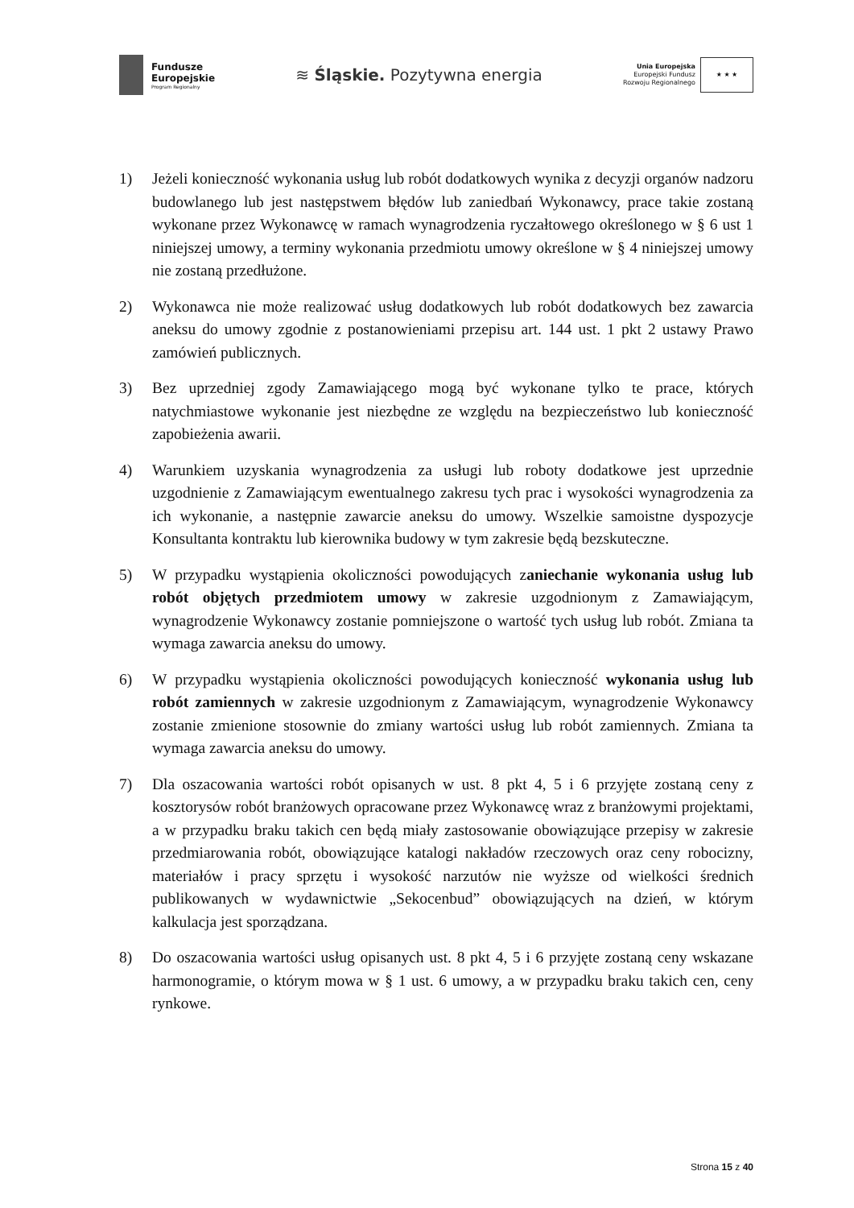Fundusze
Europejskie
Program Regionalny
≋ Śląskie. Pozytywna energia
Unia Europejska
Europejski Fundusz
Rozwoju Regionalnego
★ ★ ★
1) Jeżeli konieczność wykonania usług lub robót dodatkowych wynika z decyzji organów nadzoru budowlanego lub jest następstwem błędów lub zaniedbań Wykonawcy, prace takie zostaną wykonane przez Wykonawcę w ramach wynagrodzenia ryczałtowego określonego w § 6 ust 1 niniejszej umowy, a terminy wykonania przedmiotu umowy określone w § 4 niniejszej umowy nie zostaną przedłużone.
2) Wykonawca nie może realizować usług dodatkowych lub robót dodatkowych bez zawarcia aneksu do umowy zgodnie z postanowieniami przepisu art. 144 ust. 1 pkt 2 ustawy Prawo zamówień publicznych.
3) Bez uprzedniej zgody Zamawiającego mogą być wykonane tylko te prace, których natychmiastowe wykonanie jest niezbędne ze względu na bezpieczeństwo lub konieczność zapobieżenia awarii.
4) Warunkiem uzyskania wynagrodzenia za usługi lub roboty dodatkowe jest uprzednie uzgodnienie z Zamawiającym ewentualnego zakresu tych prac i wysokości wynagrodzenia za ich wykonanie, a następnie zawarcie aneksu do umowy. Wszelkie samoistne dyspozycje Konsultanta kontraktu lub kierownika budowy w tym zakresie będą bezskuteczne.
5) W przypadku wystąpienia okoliczności powodujących zaniechanie wykonania usług lub robót objętych przedmiotem umowy w zakresie uzgodnionym z Zamawiającym, wynagrodzenie Wykonawcy zostanie pomniejszone o wartość tych usług lub robót. Zmiana ta wymaga zawarcia aneksu do umowy.
6) W przypadku wystąpienia okoliczności powodujących konieczność wykonania usług lub robót zamiennych w zakresie uzgodnionym z Zamawiającym, wynagrodzenie Wykonawcy zostanie zmienione stosownie do zmiany wartości usług lub robót zamiennych. Zmiana ta wymaga zawarcia aneksu do umowy.
7) Dla oszacowania wartości robót opisanych w ust. 8 pkt 4, 5 i 6 przyjęte zostaną ceny z kosztorysów robót branżowych opracowane przez Wykonawcę wraz z branżowymi projektami, a w przypadku braku takich cen będą miały zastosowanie obowiązujące przepisy w zakresie przedmiarowania robót, obowiązujące katalogi nakładów rzeczowych oraz ceny robocizny, materiałów i pracy sprzętu i wysokość narzutów nie wyższe od wielkości średnich publikowanych w wydawnictwie „Sekocenbud” obowiązujących na dzień, w którym kalkulacja jest sporządzana.
8) Do oszacowania wartości usług opisanych ust. 8 pkt 4, 5 i 6 przyjęte zostaną ceny wskazane harmonogramie, o którym mowa w § 1 ust. 6 umowy, a w przypadku braku takich cen, ceny rynkowe.
Strona 15 z 40